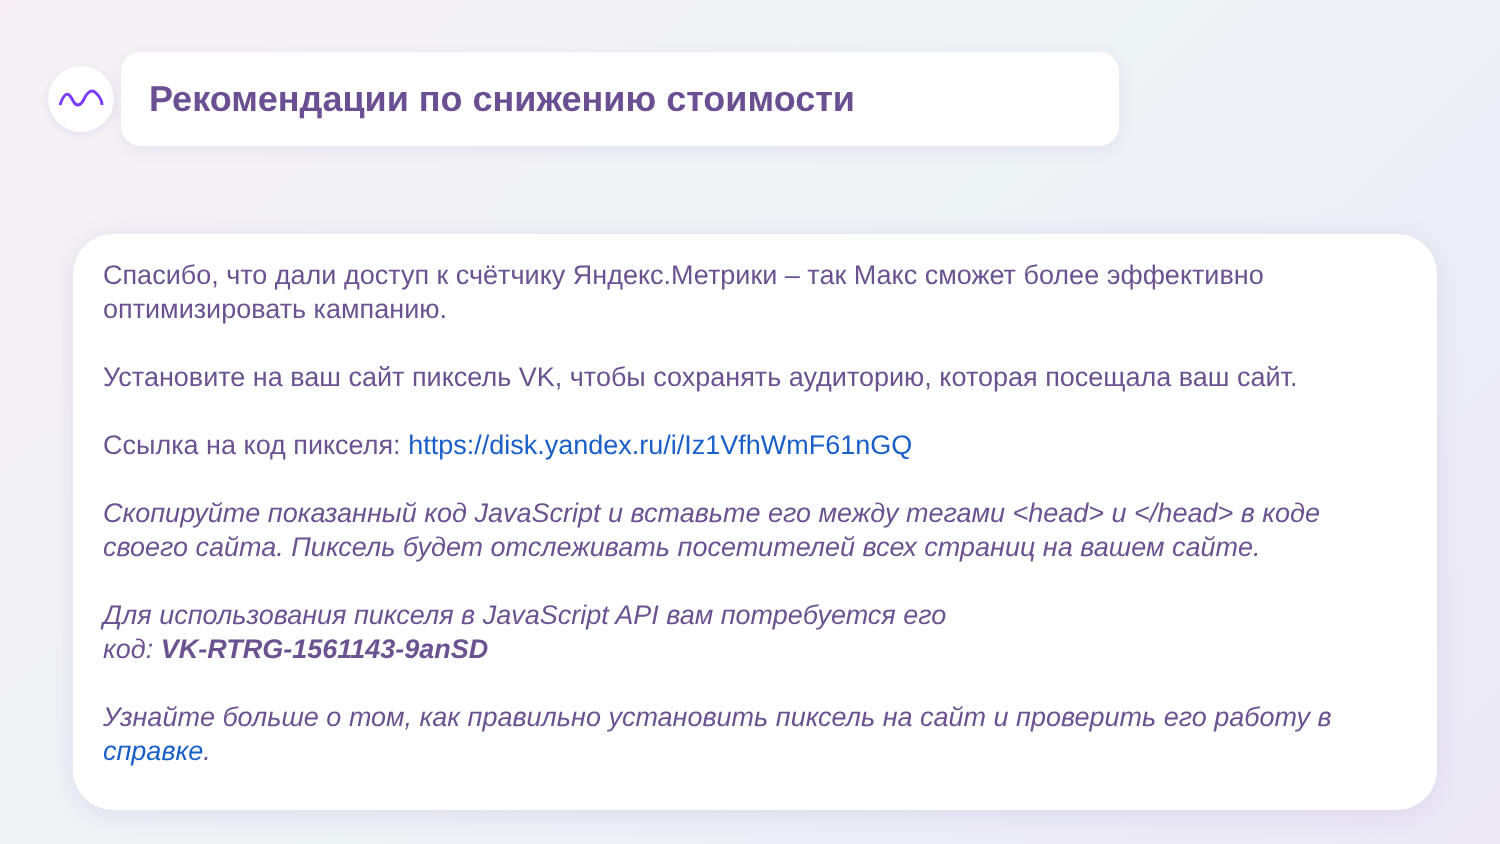Рекомендации по снижению стоимости
Спасибо, что дали доступ к счётчику Яндекс.Метрики – так Макс сможет более эффективно оптимизировать кампанию.
Установите на ваш сайт пиксель VK, чтобы сохранять аудиторию, которая посещала ваш сайт.
Ссылка на код пикселя: https://disk.yandex.ru/i/Iz1VfhWmF61nGQ
Скопируйте показанный код JavaScript и вставьте его между тегами <head> и </head> в коде своего сайта. Пиксель будет отслеживать посетителей всех страниц на вашем сайте.
Для использования пикселя в JavaScript API вам потребуется его
код: VK-RTRG-1561143-9anSD
Узнайте больше о том, как правильно установить пиксель на сайт и проверить его работу в справке.